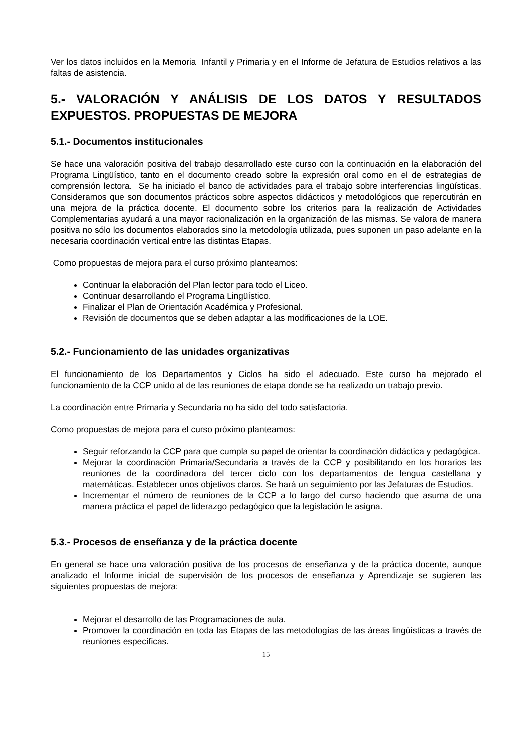Ver los datos incluidos en la Memoria Infantil y Primaria y en el Informe de Jefatura de Estudios relativos a las faltas de asistencia.
5.- VALORACIÓN Y ANÁLISIS DE LOS DATOS Y RESULTADOS EXPUESTOS. PROPUESTAS DE MEJORA
5.1.- Documentos institucionales
Se hace una valoración positiva del trabajo desarrollado este curso con la continuación en la elaboración del Programa Lingüístico, tanto en el documento creado sobre la expresión oral como en el de estrategias de comprensión lectora. Se ha iniciado el banco de actividades para el trabajo sobre interferencias lingüísticas. Consideramos que son documentos prácticos sobre aspectos didácticos y metodológicos que repercutirán en una mejora de la práctica docente. El documento sobre los criterios para la realización de Actividades Complementarias ayudará a una mayor racionalización en la organización de las mismas. Se valora de manera positiva no sólo los documentos elaborados sino la metodología utilizada, pues suponen un paso adelante en la necesaria coordinación vertical entre las distintas Etapas.
Como propuestas de mejora para el curso próximo planteamos:
Continuar la elaboración del Plan lector para todo el Liceo.
Continuar desarrollando el Programa Lingüístico.
Finalizar el Plan de Orientación Académica y Profesional.
Revisión de documentos que se deben adaptar a las modificaciones de la LOE.
5.2.- Funcionamiento de las unidades organizativas
El funcionamiento de los Departamentos y Ciclos ha sido el adecuado. Este curso ha mejorado el funcionamiento de la CCP unido al de las reuniones de etapa donde se ha realizado un trabajo previo.
La coordinación entre Primaria y Secundaria no ha sido del todo satisfactoria.
Como propuestas de mejora para el curso próximo planteamos:
Seguir reforzando la CCP para que cumpla su papel de orientar la coordinación didáctica y pedagógica.
Mejorar la coordinación Primaria/Secundaria a través de la CCP y posibilitando en los horarios las reuniones de la coordinadora del tercer ciclo con los departamentos de lengua castellana y matemáticas. Establecer unos objetivos claros. Se hará un seguimiento por las Jefaturas de Estudios.
Incrementar el número de reuniones de la CCP a lo largo del curso haciendo que asuma de una manera práctica el papel de liderazgo pedagógico que la legislación le asigna.
5.3.- Procesos de enseñanza y de la práctica docente
En general se hace una valoración positiva de los procesos de enseñanza y de la práctica docente, aunque analizado el Informe inicial de supervisión de los procesos de enseñanza y Aprendizaje se sugieren las siguientes propuestas de mejora:
Mejorar el desarrollo de las Programaciones de aula.
Promover la coordinación en toda las Etapas de las metodologías de las áreas lingüísticas a través de reuniones específicas.
15